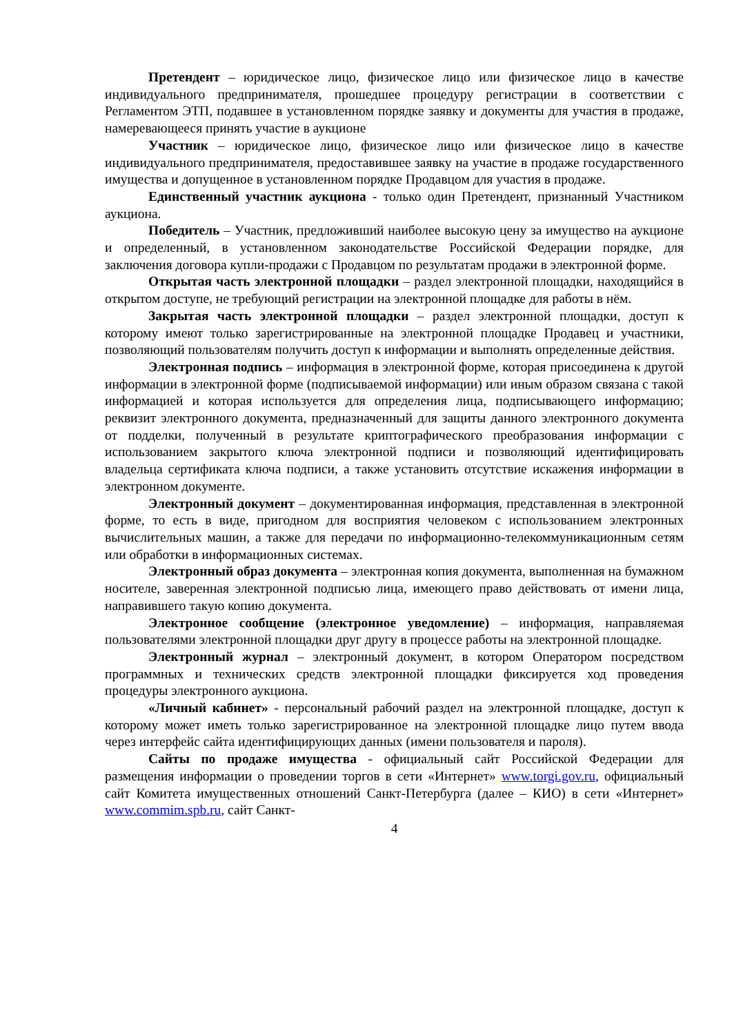Претендент – юридическое лицо, физическое лицо или физическое лицо в качестве индивидуального предпринимателя, прошедшее процедуру регистрации в соответствии с Регламентом ЭТП, подавшее в установленном порядке заявку и документы для участия в продаже, намеревающееся принять участие в аукционе
Участник – юридическое лицо, физическое лицо или физическое лицо в качестве индивидуального предпринимателя, предоставившее заявку на участие в продаже государственного имущества и допущенное в установленном порядке Продавцом для участия в продаже.
Единственный участник аукциона - только один Претендент, признанный Участником аукциона.
Победитель – Участник, предложивший наиболее высокую цену за имущество на аукционе и определенный, в установленном законодательстве Российской Федерации порядке, для заключения договора купли-продажи с Продавцом по результатам продажи в электронной форме.
Открытая часть электронной площадки – раздел электронной площадки, находящийся в открытом доступе, не требующий регистрации на электронной площадке для работы в нём.
Закрытая часть электронной площадки – раздел электронной площадки, доступ к которому имеют только зарегистрированные на электронной площадке Продавец и участники, позволяющий пользователям получить доступ к информации и выполнять определенные действия.
Электронная подпись – информация в электронной форме, которая присоединена к другой информации в электронной форме (подписываемой информации) или иным образом связана с такой информацией и которая используется для определения лица, подписывающего информацию; реквизит электронного документа, предназначенный для защиты данного электронного документа от подделки, полученный в результате криптографического преобразования информации с использованием закрытого ключа электронной подписи и позволяющий идентифицировать владельца сертификата ключа подписи, а также установить отсутствие искажения информации в электронном документе.
Электронный документ – документированная информация, представленная в электронной форме, то есть в виде, пригодном для восприятия человеком с использованием электронных вычислительных машин, а также для передачи по информационно-телекоммуникационным сетям или обработки в информационных системах.
Электронный образ документа – электронная копия документа, выполненная на бумажном носителе, заверенная электронной подписью лица, имеющего право действовать от имени лица, направившего такую копию документа.
Электронное сообщение (электронное уведомление) – информация, направляемая пользователями электронной площадки друг другу в процессе работы на электронной площадке.
Электронный журнал – электронный документ, в котором Оператором посредством программных и технических средств электронной площадки фиксируется ход проведения процедуры электронного аукциона.
«Личный кабинет» - персональный рабочий раздел на электронной площадке, доступ к которому может иметь только зарегистрированное на электронной площадке лицо путем ввода через интерфейс сайта идентифицирующих данных (имени пользователя и пароля).
Сайты по продаже имущества - официальный сайт Российской Федерации для размещения информации о проведении торгов в сети «Интернет» www.torgi.gov.ru, официальный сайт Комитета имущественных отношений Санкт-Петербурга (далее – КИО) в сети «Интернет» www.commim.spb.ru, сайт Санкт-
4